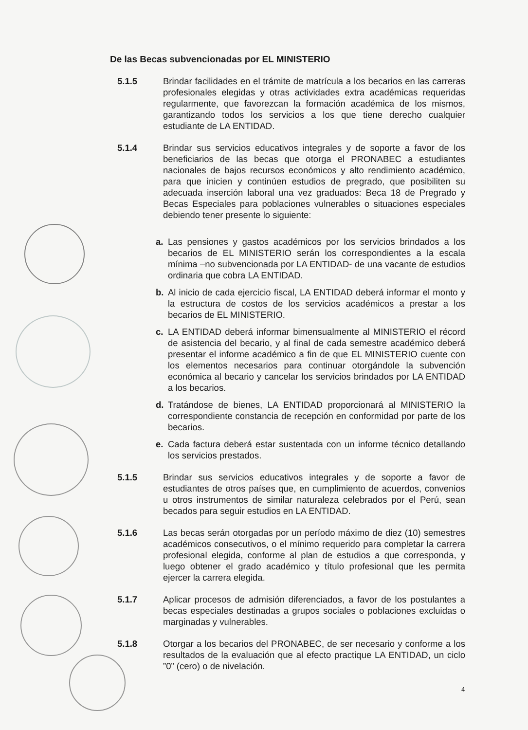De las Becas subvencionadas por EL MINISTERIO
5.1.5 Brindar facilidades en el trámite de matrícula a los becarios en las carreras profesionales elegidas y otras actividades extra académicas requeridas regularmente, que favorezcan la formación académica de los mismos, garantizando todos los servicios a los que tiene derecho cualquier estudiante de LA ENTIDAD.
5.1.4 Brindar sus servicios educativos integrales y de soporte a favor de los beneficiarios de las becas que otorga el PRONABEC a estudiantes nacionales de bajos recursos económicos y alto rendimiento académico, para que inicien y continúen estudios de pregrado, que posibiliten su adecuada inserción laboral una vez graduados: Beca 18 de Pregrado y Becas Especiales para poblaciones vulnerables o situaciones especiales debiendo tener presente lo siguiente:
a. Las pensiones y gastos académicos por los servicios brindados a los becarios de EL MINISTERIO serán los correspondientes a la escala mínima –no subvencionada por LA ENTIDAD- de una vacante de estudios ordinaria que cobra LA ENTIDAD.
b. Al inicio de cada ejercicio fiscal, LA ENTIDAD deberá informar el monto y la estructura de costos de los servicios académicos a prestar a los becarios de EL MINISTERIO.
c. LA ENTIDAD deberá informar bimensualmente al MINISTERIO el récord de asistencia del becario, y al final de cada semestre académico deberá presentar el informe académico a fin de que EL MINISTERIO cuente con los elementos necesarios para continuar otorgándole la subvención económica al becario y cancelar los servicios brindados por LA ENTIDAD a los becarios.
d. Tratándose de bienes, LA ENTIDAD proporcionará al MINISTERIO la correspondiente constancia de recepción en conformidad por parte de los becarios.
e. Cada factura deberá estar sustentada con un informe técnico detallando los servicios prestados.
5.1.5 Brindar sus servicios educativos integrales y de soporte a favor de estudiantes de otros países que, en cumplimiento de acuerdos, convenios u otros instrumentos de similar naturaleza celebrados por el Perú, sean becados para seguir estudios en LA ENTIDAD.
5.1.6 Las becas serán otorgadas por un período máximo de diez (10) semestres académicos consecutivos, o el mínimo requerido para completar la carrera profesional elegida, conforme al plan de estudios a que corresponda, y luego obtener el grado académico y título profesional que les permita ejercer la carrera elegida.
5.1.7 Aplicar procesos de admisión diferenciados, a favor de los postulantes a becas especiales destinadas a grupos sociales o poblaciones excluidas o marginadas y vulnerables.
5.1.8 Otorgar a los becarios del PRONABEC, de ser necesario y conforme a los resultados de la evaluación que al efecto practique LA ENTIDAD, un ciclo ”0” (cero) o de nivelación.
4